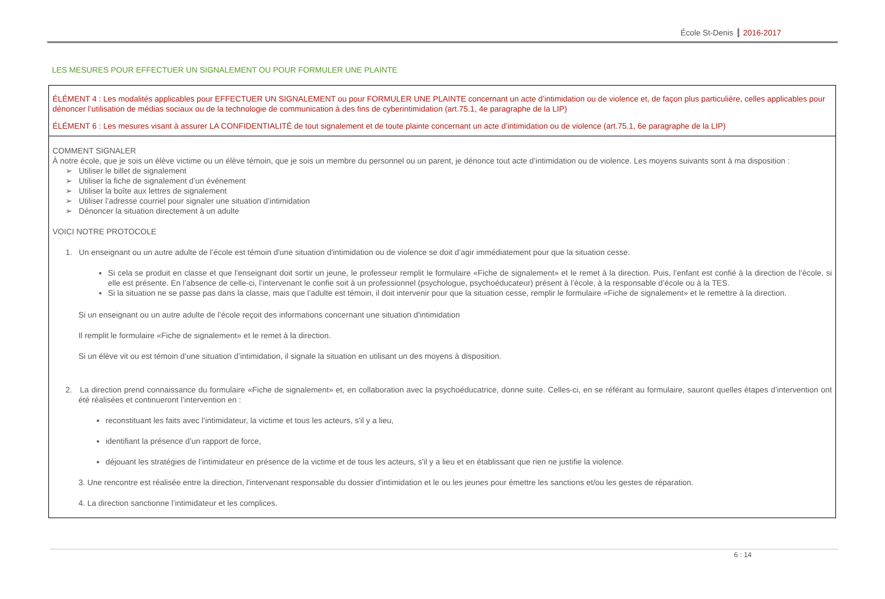École St-Denis 2016-2017
LES MESURES POUR EFFECTUER UN SIGNALEMENT OU POUR FORMULER UNE PLAINTE
| ÉLÉMENT 4 : Les modalités applicables pour EFFECTUER UN SIGNALEMENT ou pour FORMULER UNE PLAINTE concernant un acte d’intimidation ou de violence et, de façon plus particulière, celles applicables pour dénoncer l’utilisation de médias sociaux ou de la technologie de communication à des fins de cyberintimidation (art.75.1, 4e paragraphe de la LIP) ÉLÉMENT 6 : Les mesures visant à assurer LA CONFIDENTIALITÉ de tout signalement et de toute plainte concernant un acte d’intimidation ou de violence (art.75.1, 6e paragraphe de la LIP) |
| COMMENT SIGNALER À notre école, que je sois un élève victime ou un élève témoin, que je sois un membre du personnel ou un parent, je dénonce tout acte d’intimidation ou de violence. Les moyens suivants sont à ma disposition : ➢ Utiliser le billet de signalement ➢ Utiliser la fiche de signalement d’un événement ➢ Utiliser la boîte aux lettres de signalement ➢ Utiliser l’adresse courriel pour signaler une situation d’intimidation ➢ Dénoncer la situation directement à un adulte VOICI NOTRE PROTOCOLE 1. Un enseignant ou un autre adulte de l’école est témoin d'une situation d'intimidation ou de violence se doit d’agir immédiatement pour que la situation cesse. Si cela se produit en classe et que l'enseignant doit sortir un jeune, le professeur remplit le formulaire «Fiche de signalement» et le remet à la direction. Puis, l’enfant est confié à la direction de l’école, si elle est présente. En l’absence de celle-ci, l’intervenant le confie soit à un professionnel (psychologue, psychoéducateur) présent à l’école, à la responsable d’école ou à la TES. Si la situation ne se passe pas dans la classe, mais que l’adulte est témoin, il doit intervenir pour que la situation cesse, remplir le formulaire «Fiche de signalement» et le remettre à la direction. Si un enseignant ou un autre adulte de l’école reçoit des informations concernant une situation d'intimidation Il remplit le formulaire «Fiche de signalement» et le remet à la direction. Si un élève vit ou est témoin d’une situation d’intimidation, il signale la situation en utilisant un des moyens à disposition. 2. La direction prend connaissance du formulaire «Fiche de signalement» et, en collaboration avec la psychoéducatrice, donne suite. Celles-ci, en se référant au formulaire, sauront quelles étapes d’intervention ont été réalisées et continueront l’intervention en : reconstituant les faits avec l’intimidateur, la victime et tous les acteurs, s'il y a lieu, identifiant la présence d’un rapport de force, déjouant les stratégies de l’intimidateur en présence de la victime et de tous les acteurs, s'il y a lieu et en établissant que rien ne justifie la violence. 3. Une rencontre est réalisée entre la direction, l'intervenant responsable du dossier d'intimidation et le ou les jeunes pour émettre les sanctions et/ou les gestes de réparation. 4. La direction sanctionne l’intimidateur et les complices. |
6 : 14